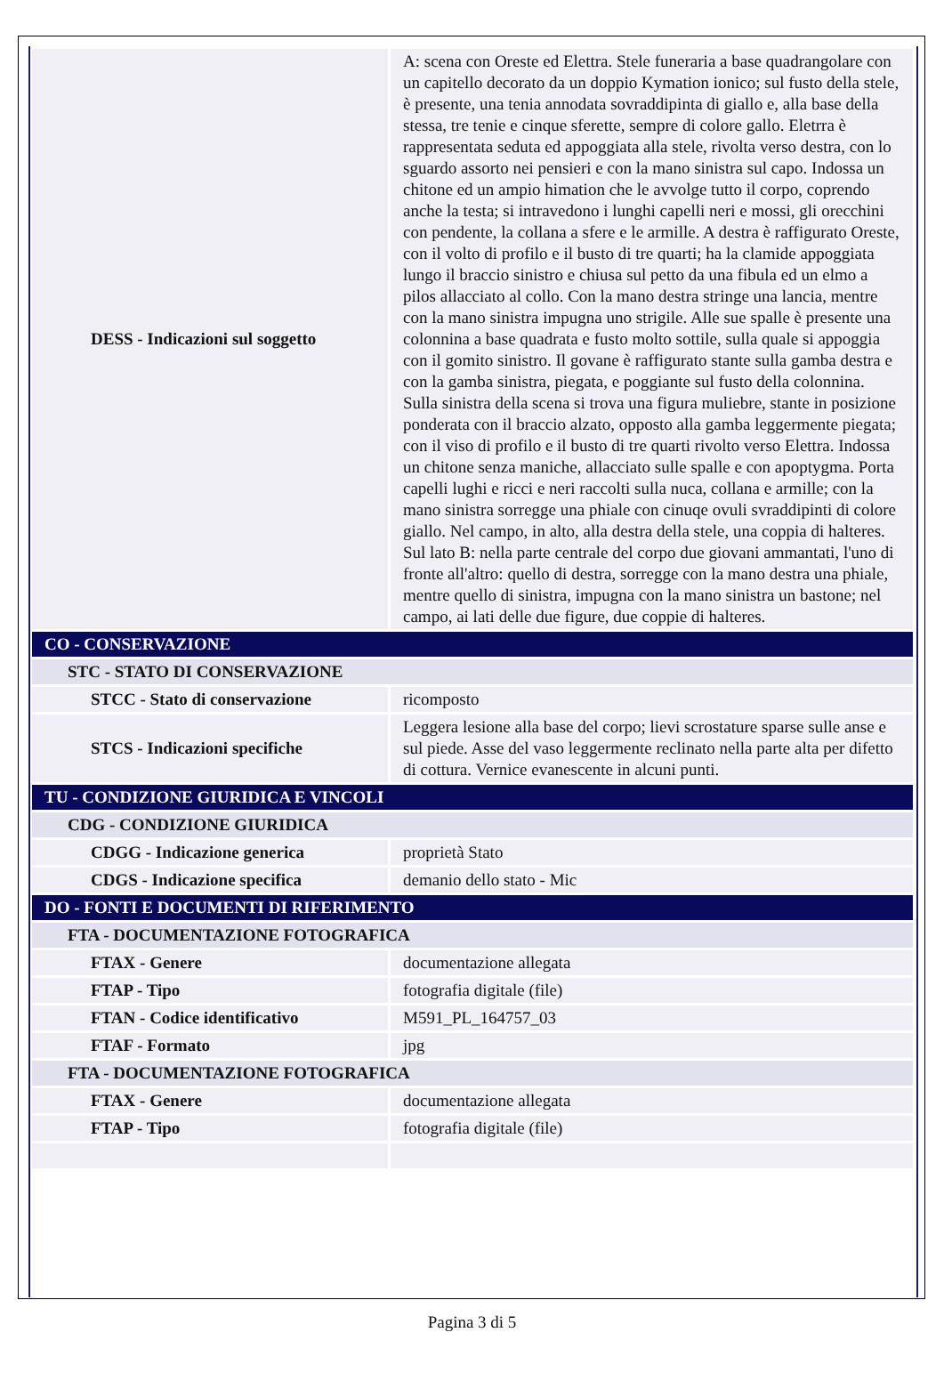| DESS - Indicazioni sul soggetto | A: scena con Oreste ed Elettra. Stele funeraria a base quadrangolare con un capitello decorato da un doppio Kymation ionico; sul fusto della stele, è presente, una tenia annodata sovraddipinta di giallo e, alla base della stessa, tre tenie e cinque sferette, sempre di colore gallo. Eletrra è rappresentata seduta ed appoggiata alla stele, rivolta verso destra, con lo sguardo assorto nei pensieri e con la mano sinistra sul capo. Indossa un chitone ed un ampio himation che le avvolge tutto il corpo, coprendo anche la testa; si intravedono i lunghi capelli neri e mossi, gli orecchini con pendente, la collana a sfere e le armille. A destra è raffigurato Oreste, con il volto di profilo e il busto di tre quarti; ha la clamide appoggiata lungo il braccio sinistro e chiusa sul petto da una fibula ed un elmo a pilos allacciato al collo. Con la mano destra stringe una lancia, mentre con la mano sinistra impugna uno strigile. Alle sue spalle è presente una colonnina a base quadrata e fusto molto sottile, sulla quale si appoggia con il gomito sinistro. Il govane è raffigurato stante sulla gamba destra e con la gamba sinistra, piegata, e poggiante sul fusto della colonnina. Sulla sinistra della scena si trova una figura muliebre, stante in posizione ponderata con il braccio alzato, opposto alla gamba leggermente piegata; con il viso di profilo e il busto di tre quarti rivolto verso Elettra. Indossa un chitone senza maniche, allacciato sulle spalle e con apoptygma. Porta capelli lughi e ricci e neri raccolti sulla nuca, collana e armille; con la mano sinistra sorregge una phiale con cinuqe ovuli svraddipinti di colore giallo. Nel campo, in alto, alla destra della stele, una coppia di halteres. Sul lato B: nella parte centrale del corpo due giovani ammantati, l'uno di fronte all'altro: quello di destra, sorregge con la mano destra una phiale, mentre quello di sinistra, impugna con la mano sinistra un bastone; nel campo, ai lati delle due figure, due coppie di halteres. |
| CO - CONSERVAZIONE | |
| STC - STATO DI CONSERVAZIONE | |
| STCC - Stato di conservazione | ricomposto |
| STCS - Indicazioni specifiche | Leggera lesione alla base del corpo; lievi scrostature sparse sulle anse e sul piede. Asse del vaso leggermente reclinato nella parte alta per difetto di cottura. Vernice evanescente in alcuni punti. |
| TU - CONDIZIONE GIURIDICA E VINCOLI | |
| CDG - CONDIZIONE GIURIDICA | |
| CDGG - Indicazione generica | proprietà Stato |
| CDGS - Indicazione specifica | demanio dello stato - Mic |
| DO - FONTI E DOCUMENTI DI RIFERIMENTO | |
| FTA - DOCUMENTAZIONE FOTOGRAFICA | |
| FTAX - Genere | documentazione allegata |
| FTAP - Tipo | fotografia digitale (file) |
| FTAN - Codice identificativo | M591_PL_164757_03 |
| FTAF - Formato | jpg |
| FTA - DOCUMENTAZIONE FOTOGRAFICA | |
| FTAX - Genere | documentazione allegata |
| FTAP - Tipo | fotografia digitale (file) |
Pagina 3 di 5